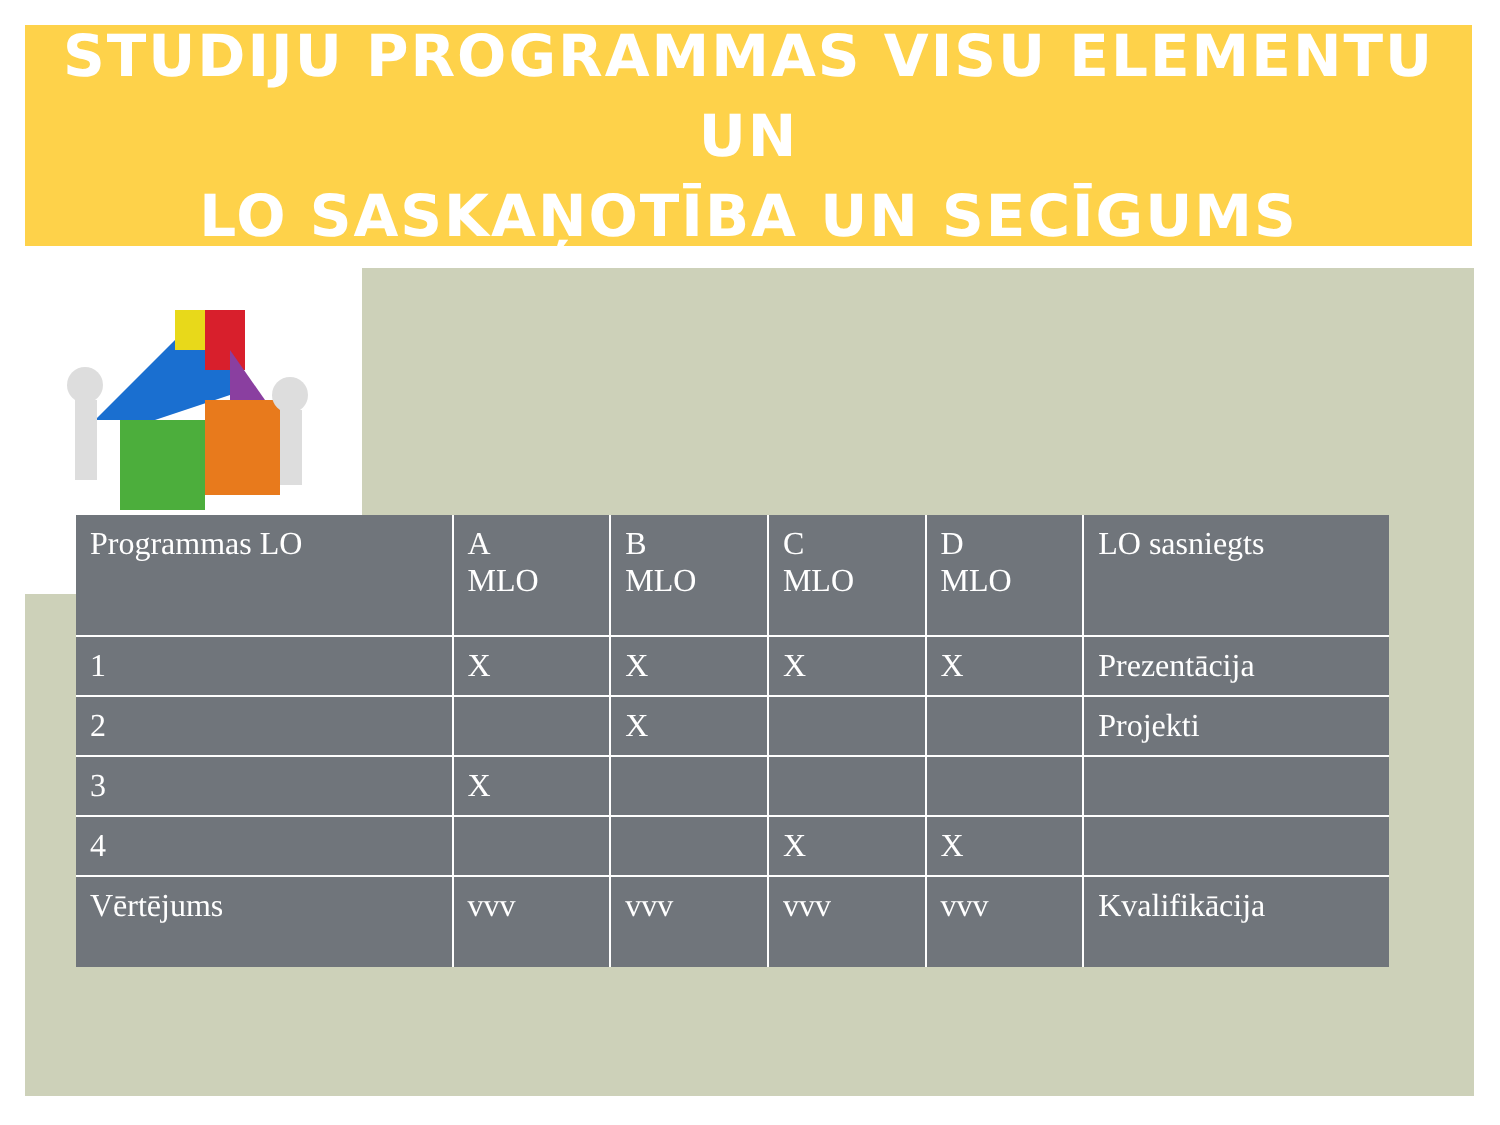STUDIJU PROGRAMMAS VISU ELEMENTU UN
LO SASKAŅOTĪBA UN SECĪGUMS
| Programmas LO | A MLO | B MLO | C MLO | D MLO | LO sasniegts |
| --- | --- | --- | --- | --- | --- |
| 1 | X | X | X | X | Prezentācija |
| 2 | | X | | | Projekti |
| 3 | X | | | | |
| 4 | | | X | X | |
| Vērtējums | vvv | vvv | vvv | vvv | Kvalifikācija |